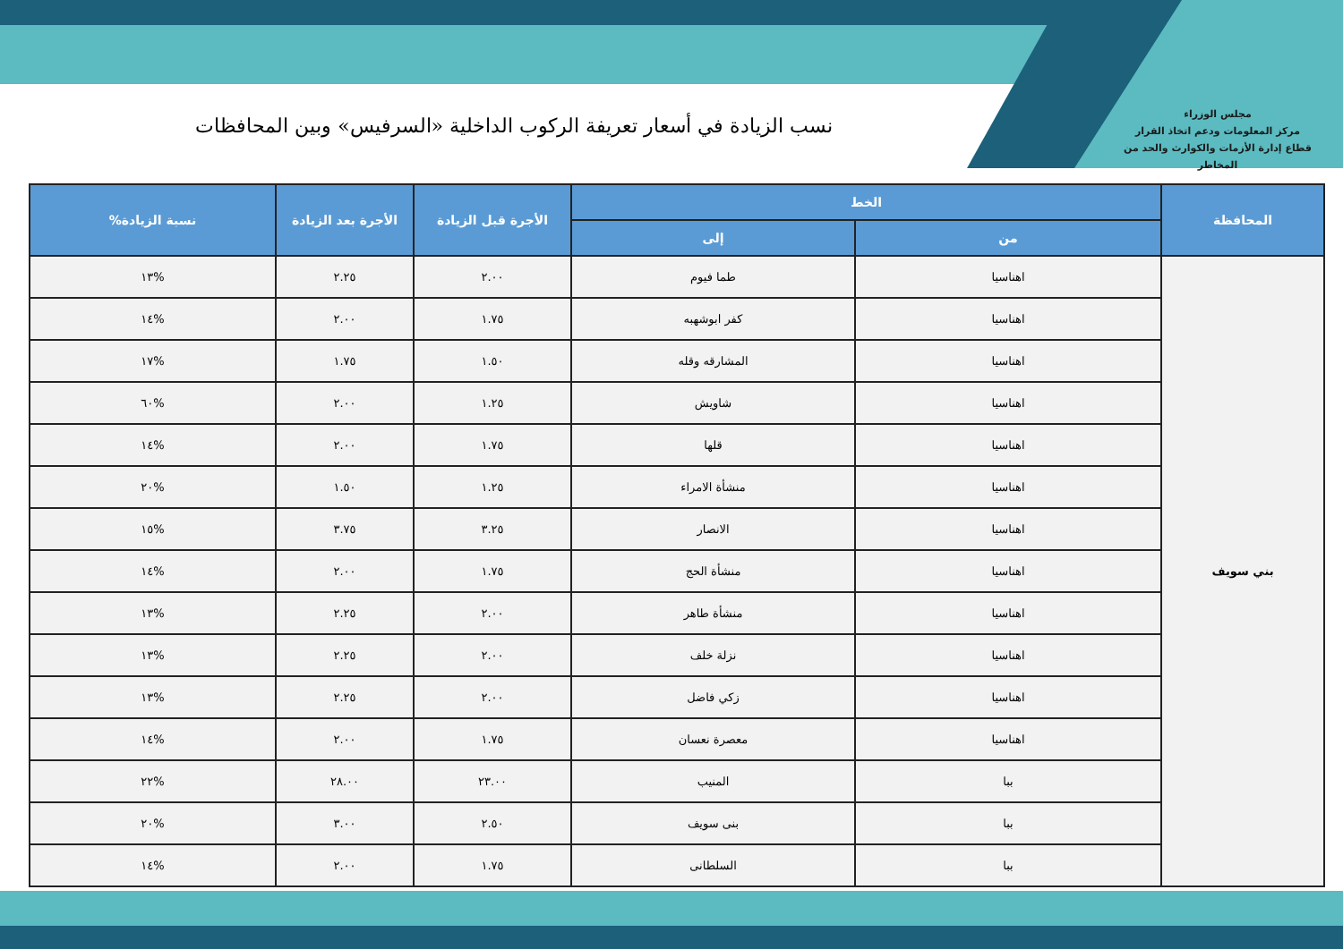مجلس الوزراء
مركز المعلومات ودعم اتخاذ القرار
قطاع إدارة الأزمات والكوارث والحد من المخاطر
نسب الزيادة في أسعار تعريفة الركوب الداخلية «السرفيس» وبين المحافظات
| المحافظة | الخط | | الأجرة قبل الزيادة | الأجرة بعد الزيادة | نسبة الزيادة% |
| --- | --- | --- | --- | --- | --- |
| | من | إلى | | | |
| بني سويف | اهناسيا | طما فيوم | ٢.٠٠ | ٢.٢٥ | %١٣ |
| | اهناسيا | كفر ابوشهبه | ١.٧٥ | ٢.٠٠ | %١٤ |
| | اهناسيا | المشارقه وقله | ١.٥٠ | ١.٧٥ | %١٧ |
| | اهناسيا | شاويش | ١.٢٥ | ٢.٠٠ | %٦٠ |
| | اهناسيا | قلها | ١.٧٥ | ٢.٠٠ | %١٤ |
| | اهناسيا | منشأة الامراء | ١.٢٥ | ١.٥٠ | %٢٠ |
| | اهناسيا | الانصار | ٣.٢٥ | ٣.٧٥ | %١٥ |
| | اهناسيا | منشأة الحج | ١.٧٥ | ٢.٠٠ | %١٤ |
| | اهناسيا | منشأة طاهر | ٢.٠٠ | ٢.٢٥ | %١٣ |
| | اهناسيا | نزلة خلف | ٢.٠٠ | ٢.٢٥ | %١٣ |
| | اهناسيا | زكي فاضل | ٢.٠٠ | ٢.٢٥ | %١٣ |
| | اهناسيا | معصرة نعسان | ١.٧٥ | ٢.٠٠ | %١٤ |
| | ببا | المنيب | ٢٣.٠٠ | ٢٨.٠٠ | %٢٢ |
| | ببا | بنى سويف | ٢.٥٠ | ٣.٠٠ | %٢٠ |
| | ببا | السلطانى | ١.٧٥ | ٢.٠٠ | %١٤ |